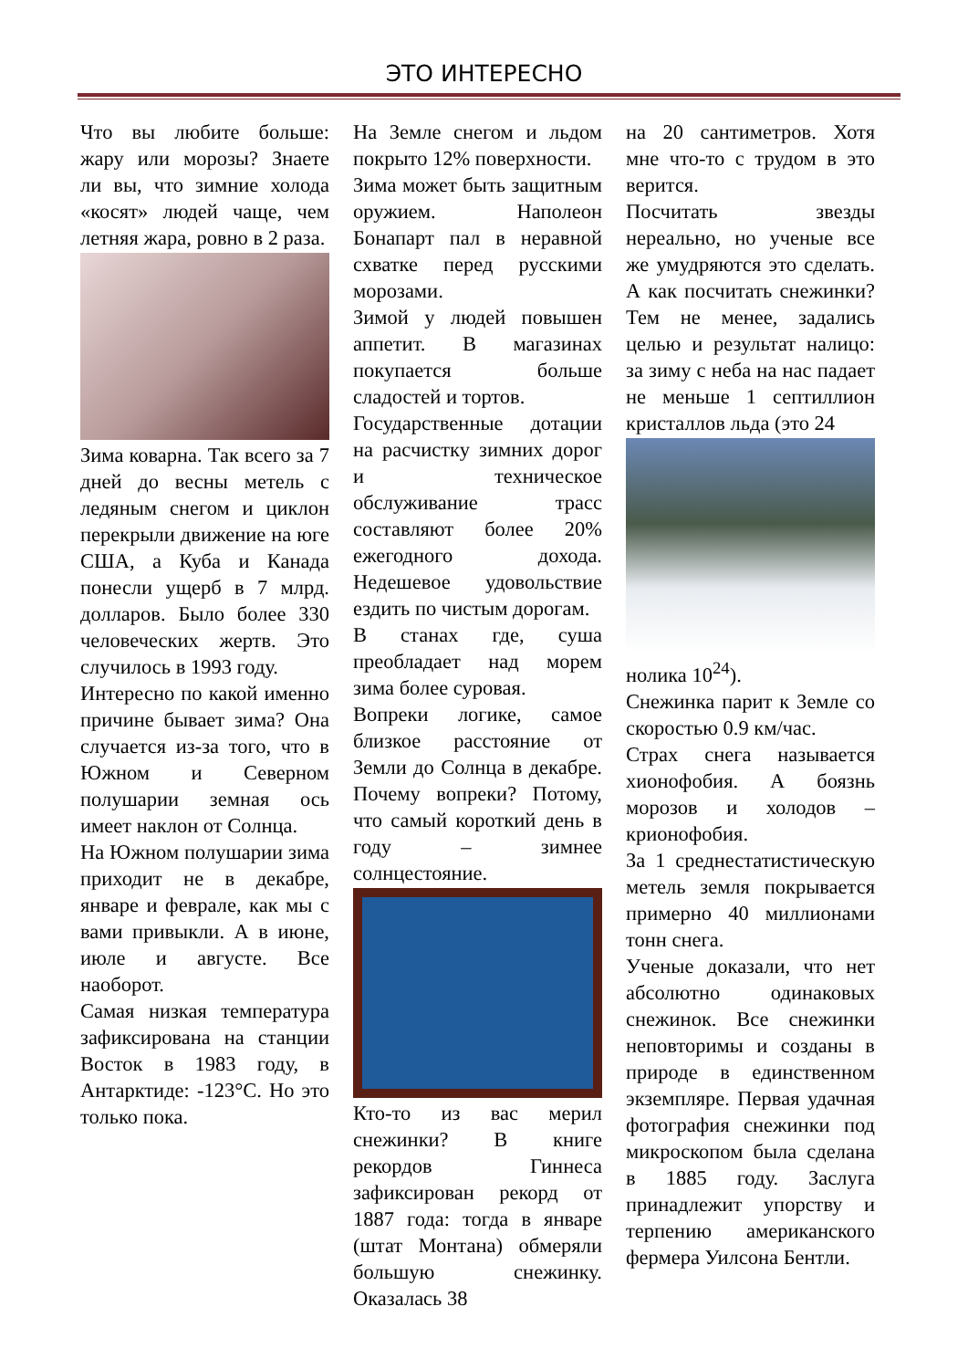ЭТО ИНТЕРЕСНО
Что вы любите больше: жару или морозы? Знаете ли вы, что зимние холода «косят» людей чаще, чем летняя жара, ровно в 2 раза.
Зима коварна. Так всего за 7 дней до весны метель с ледяным снегом и циклон перекрыли движение на юге США, а Куба и Канада понесли ущерб в 7 млрд. долларов. Было более 330 человеческих жертв. Это случилось в 1993 году.
Интересно по какой именно причине бывает зима? Она случается из-за того, что в Южном и Северном полушарии земная ось имеет наклон от Солнца.
На Южном полушарии зима приходит не в декабре, январе и феврале, как мы с вами привыкли. А в июне, июле и августе. Все наоборот.
Самая низкая температура зафиксирована на станции Восток в 1983 году, в Антарктиде: -123°C. Но это только пока.
На Земле снегом и льдом покрыто 12% поверхности.
Зима может быть защитным оружием. Наполеон Бонапарт пал в неравной схватке перед русскими морозами.
Зимой у людей повышен аппетит. В магазинах покупается больше сладостей и тортов.
Государственные дотации на расчистку зимних дорог и техническое обслуживание трасс составляют более 20% ежегодного дохода. Недешевое удовольствие ездить по чистым дорогам.
В станах где, суша преобладает над морем зима более суровая.
Вопреки логике, самое близкое расстояние от Земли до Солнца в декабре. Почему вопреки? Потому, что самый короткий день в году – зимнее солнцестояние.
Кто-то из вас мерил снежинки? В книге рекордов Гиннеса зафиксирован рекорд от 1887 года: тогда в январе (штат Монтана) обмеряли большую снежинку. Оказалась 38
на 20 сантиметров. Хотя мне что-то с трудом в это верится.
Посчитать звезды нереально, но ученые все же умудряются это сделать. А как посчитать снежинки? Тем не менее, задались целью и результат налицо: за зиму с неба на нас падает не меньше 1 септиллион кристаллов льда (это 24
нолика 10<sup>24</sup>).
Снежинка парит к Земле со скоростью 0.9 км/час.
Страх снега называется хионофобия. А боязнь морозов и холодов – крионофобия.
За 1 среднестатистическую метель земля покрывается примерно 40 миллионами тонн снега.
Ученые доказали, что нет абсолютно одинаковых снежинок. Все снежинки неповторимы и созданы в природе в единственном экземпляре. Первая удачная фотография снежинки под микроскопом была сделана в 1885 году. Заслуга принадлежит упорству и терпению американского фермера Уилсона Бентли.